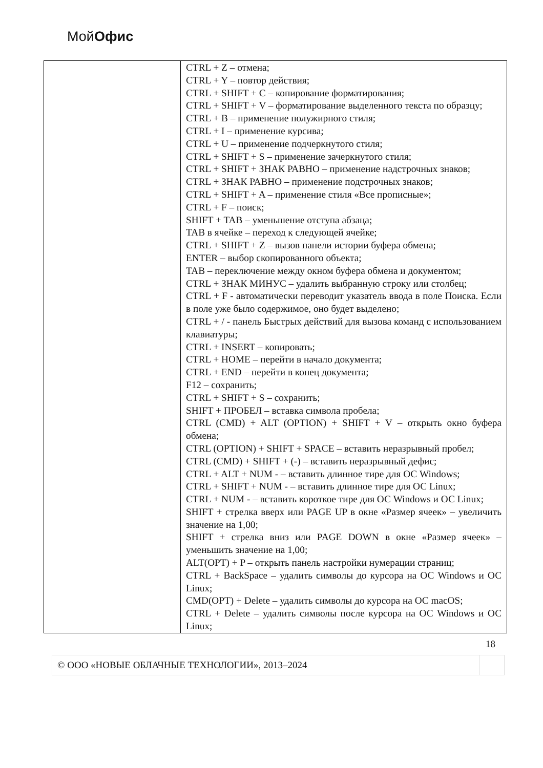МойОфис
| | CTRL + Z – отмена; CTRL + Y – повтор действия; CTRL + SHIFT + C – копирование форматирования; CTRL + SHIFT + V – форматирование выделенного текста по образцу; CTRL + B – применение полужирного стиля; CTRL + I – применение курсива; CTRL + U – применение подчеркнутого стиля; CTRL + SHIFT + S – применение зачеркнутого стиля; CTRL + SHIFT + ЗНАК РАВНО – применение надстрочных знаков; CTRL + ЗНАК РАВНО – применение подстрочных знаков; CTRL + SHIFT + A – применение стиля «Все прописные»; CTRL + F – поиск; SHIFT + TAB – уменьшение отступа абзаца; TAB в ячейке – переход к следующей ячейке; CTRL + SHIFT + Z – вызов панели истории буфера обмена; ENTER – выбор скопированного объекта; TAB – переключение между окном буфера обмена и документом; CTRL + ЗНАК МИНУС – удалить выбранную строку или столбец; CTRL + F - автоматически переводит указатель ввода в поле Поиска. Если в поле уже было содержимое, оно будет выделено; CTRL + / - панель Быстрых действий для вызова команд с использованием клавиатуры; CTRL + INSERT – копировать; CTRL + HOME – перейти в начало документа; CTRL + END – перейти в конец документа; F12 – сохранить; CTRL + SHIFT + S – сохранить; SHIFT + ПРОБЕЛ – вставка символа пробела; CTRL (CMD) + ALT (OPTION) + SHIFT + V – открыть окно буфера обмена; CTRL (OPTION) + SHIFT + SPACE – вставить неразрывный пробел; CTRL (CMD) + SHIFT + (-) – вставить неразрывный дефис; CTRL + ALT + NUM - – вставить длинное тире для ОС Windows; CTRL + SHIFT + NUM - – вставить длинное тире для ОС Linux; CTRL + NUM - – вставить короткое тире для ОС Windows и ОС Linux; SHIFT + стрелка вверх или PAGE UP в окне «Размер ячеек» – увеличить значение на 1,00; SHIFT + стрелка вниз или PAGE DOWN в окне «Размер ячеек» – уменьшить значение на 1,00; ALT(OPT) + P – открыть панель настройки нумерации страниц; CTRL + BackSpace – удалить символы до курсора на ОС Windows и ОС Linux; CMD(OPT) + Delete – удалить символы до курсора на ОС macOS; CTRL + Delete – удалить символы после курсора на ОС Windows и ОС Linux; |
18
| © ООО «НОВЫЕ ОБЛАЧНЫЕ ТЕХНОЛОГИИ», 2013–2024 | |